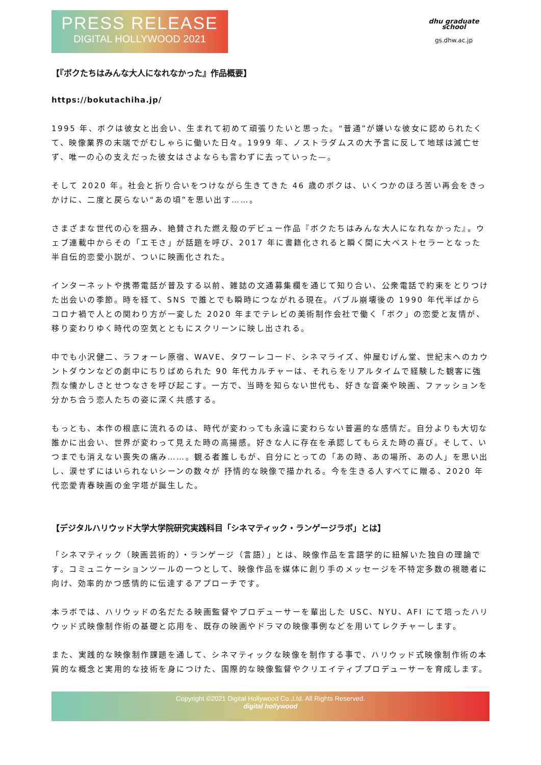PRESS RELEASE
DIGITAL HOLLYWOOD 2021
dhu graduate school
gs.dhw.ac.jp
【『ボクたちはみんな大人になれなかった』作品概要】
https://bokutachiha.jp/
1995 年、ボクは彼女と出会い、生まれて初めて頑張りたいと思った。“普通”が嫌いな彼女に認められたくて、映像業界の末端でがむしゃらに働いた日々。1999 年、ノストラダムスの大予言に反して地球は滅亡せず、唯一の心の支えだった彼女はさよならも言わずに去っていった—。
そして 2020 年。社会と折り合いをつけながら生きてきた 46 歳のボクは、いくつかのほろ苦い再会をきっかけに、二度と戻らない“あの頃”を思い出す……。
さまざまな世代の心を掴み、絶賛された燃え殻のデビュー作品『ボクたちはみんな大人になれなかった』。ウェブ連載中からその「エモさ」が話題を呼び、2017 年に書籍化されると瞬く間に大ベストセラーとなった半自伝的恋愛小説が、ついに映画化された。
インターネットや携帯電話が普及する以前、雑誌の文通募集欄を通じて知り合い、公衆電話で約束をとりつけた出会いの季節。時を経て、SNS で誰とでも瞬時につながれる現在。バブル崩壊後の 1990 年代半ばからコロナ禍で人との関わり方が一変した 2020 年までテレビの美術制作会社で働く「ボク」の恋愛と友情が、移り変わりゆく時代の空気とともにスクリーンに映し出される。
中でも小沢健二、ラフォーレ原宿、WAVE、タワーレコード、シネマライズ、仲屋むげん堂、世紀末へのカウントダウンなどの劇中にちりばめられた 90 年代カルチャーは、それらをリアルタイムで経験した観客に強烈な懐かしさとせつなさを呼び起こす。一方で、当時を知らない世代も、好きな音楽や映画、ファッションを分かち合う恋人たちの姿に深く共感する。
もっとも、本作の根底に流れるのは、時代が変わっても永遠に変わらない普遍的な感情だ。自分よりも大切な誰かに出会い、世界が変わって見えた時の高揚感。好きな人に存在を承認してもらえた時の喜び。そして、いつまでも消えない喪失の痛み……。観る者誰しもが、自分にとっての「あの時、あの場所、あの人」を思い出し、涙せずにはいられないシーンの数々が 抒情的な映像で描かれる。今を生きる人すべてに贈る、2020 年代恋愛青春映画の金字塔が誕生した。
【デジタルハリウッド大学大学院研究実践科目「シネマティック・ランゲージラボ」とは】
「シネマティック（映画芸術的）・ランゲージ（言語）」とは、映像作品を言語学的に紐解いた独自の理論です。コミュニケーションツールの一つとして、映像作品を媒体に創り手のメッセージを不特定多数の視聴者に向け、効率的かつ感情的に伝達するアプローチです。
本ラボでは、ハリウッドの名だたる映画監督やプロデューサーを輩出した USC、NYU、AFI にて培ったハリウッド式映像制作術の基礎と応用を、既存の映画やドラマの映像事例などを用いてレクチャーします。
また、実践的な映像制作課題を通して、シネマティックな映像を制作する事で、ハリウッド式映像制作術の本質的な概念と実用的な技術を身につけた、国際的な映像監督やクリエイティブプロデューサーを育成します。
Copyright ©2021 Digital Hollywood Co.,Ltd. All Rights Reserved.
digital hollywood